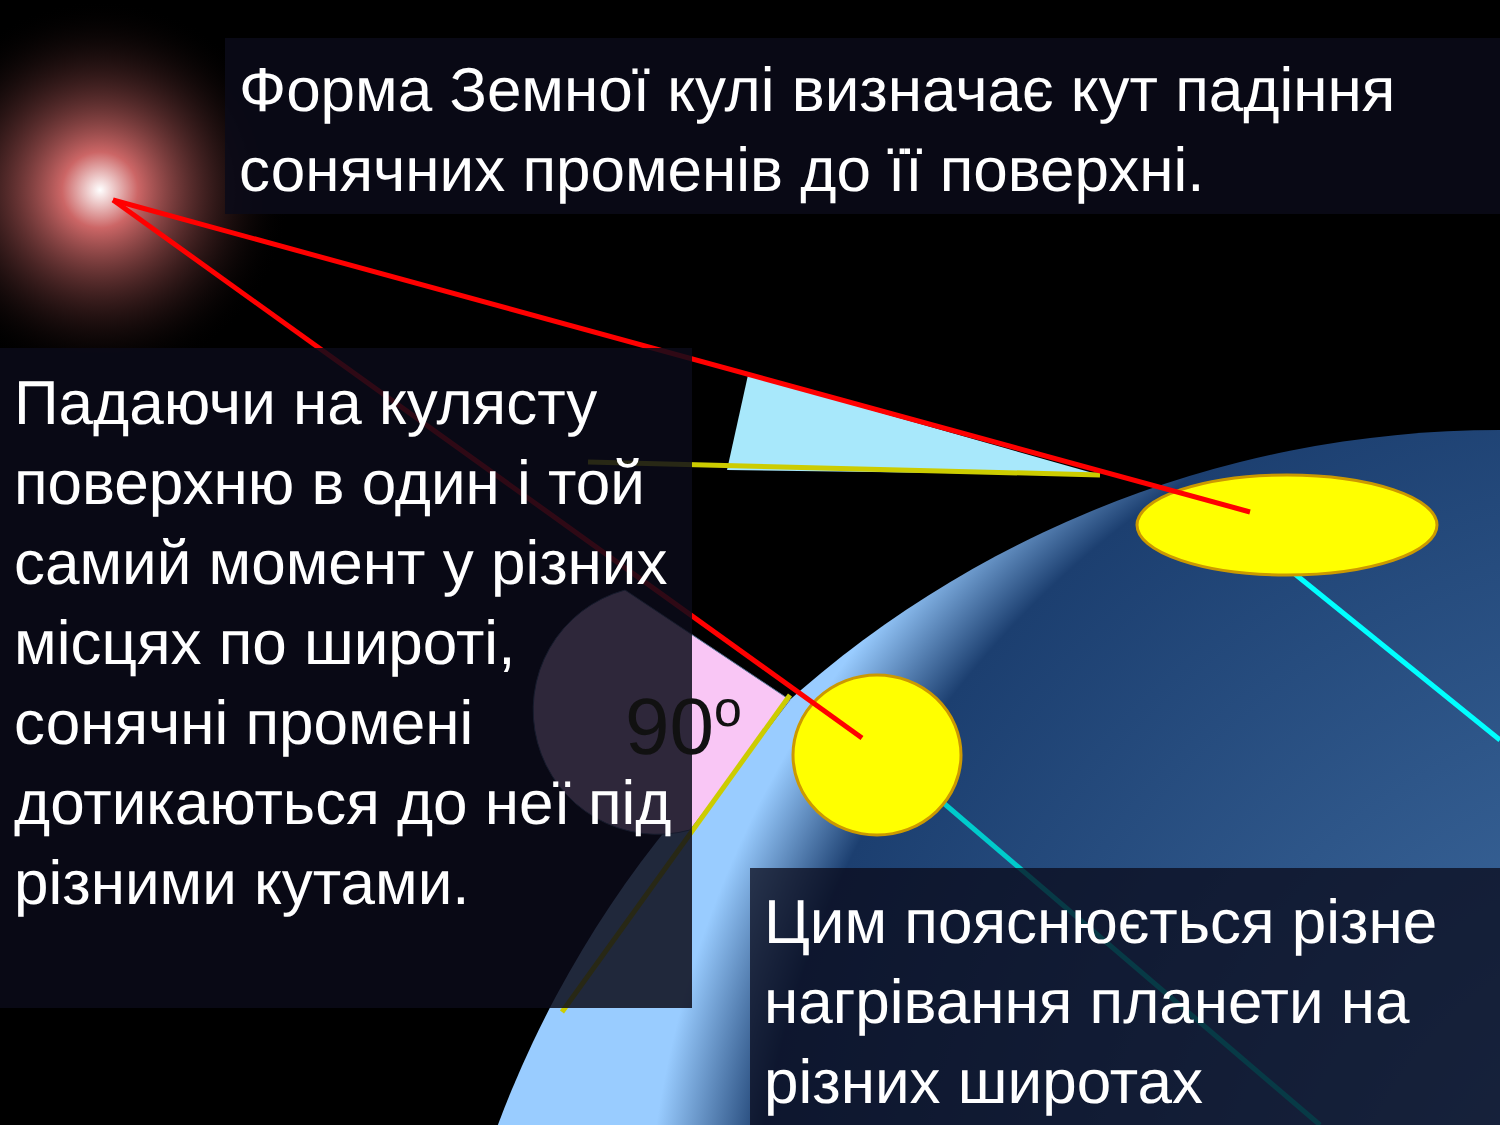Форма Земної кулі визначає кут падіння сонячних променів до її поверхні.
Падаючи на кулясту поверхню в один і той самий момент у різних місцях по широті, сонячні промені дотикаються до неї під різними кутами.
90<sup>o</sup>
Цим пояснюється різне нагрівання планети на різних широтах